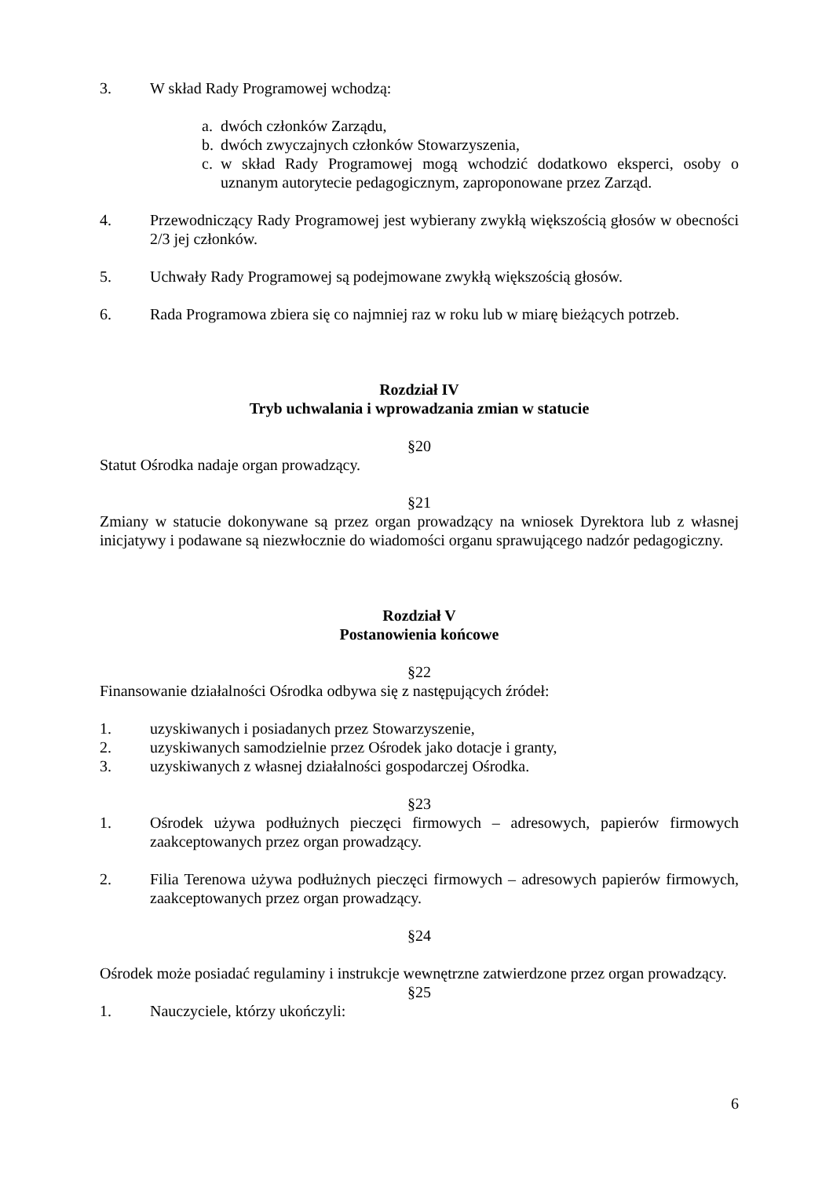3. W skład Rady Programowej wchodzą:
a. dwóch członków Zarządu,
b. dwóch zwyczajnych członków Stowarzyszenia,
c. w skład Rady Programowej mogą wchodzić dodatkowo eksperci, osoby o uznanym autorytecie pedagogicznym, zaproponowane przez Zarząd.
4. Przewodniczący Rady Programowej jest wybierany zwykłą większością głosów w obecności 2/3 jej członków.
5. Uchwały Rady Programowej są podejmowane zwykłą większością głosów.
6. Rada Programowa zbiera się co najmniej raz w roku lub w miarę bieżących potrzeb.
Rozdział IV
Tryb uchwalania i wprowadzania zmian w statucie
§20
Statut Ośrodka nadaje organ prowadzący.
§21
Zmiany w statucie dokonywane są przez organ prowadzący na wniosek Dyrektora lub z własnej inicjatywy i podawane są niezwłocznie do wiadomości organu sprawującego nadzór pedagogiczny.
Rozdział V
Postanowienia końcowe
§22
Finansowanie działalności Ośrodka odbywa się z następujących źródeł:
1. uzyskiwanych i posiadanych przez Stowarzyszenie,
2. uzyskiwanych samodzielnie przez Ośrodek jako dotacje i granty,
3. uzyskiwanych z własnej działalności gospodarczej Ośrodka.
§23
1. Ośrodek używa podłużnych pieczęci firmowych – adresowych, papierów firmowych zaakceptowanych przez organ prowadzący.
2. Filia Terenowa używa podłużnych pieczęci firmowych – adresowych papierów firmowych, zaakceptowanych przez organ prowadzący.
§24
Ośrodek może posiadać regulaminy i instrukcje wewnętrzne zatwierdzone przez organ prowadzący.
§25
1. Nauczyciele, którzy ukończyli:
6